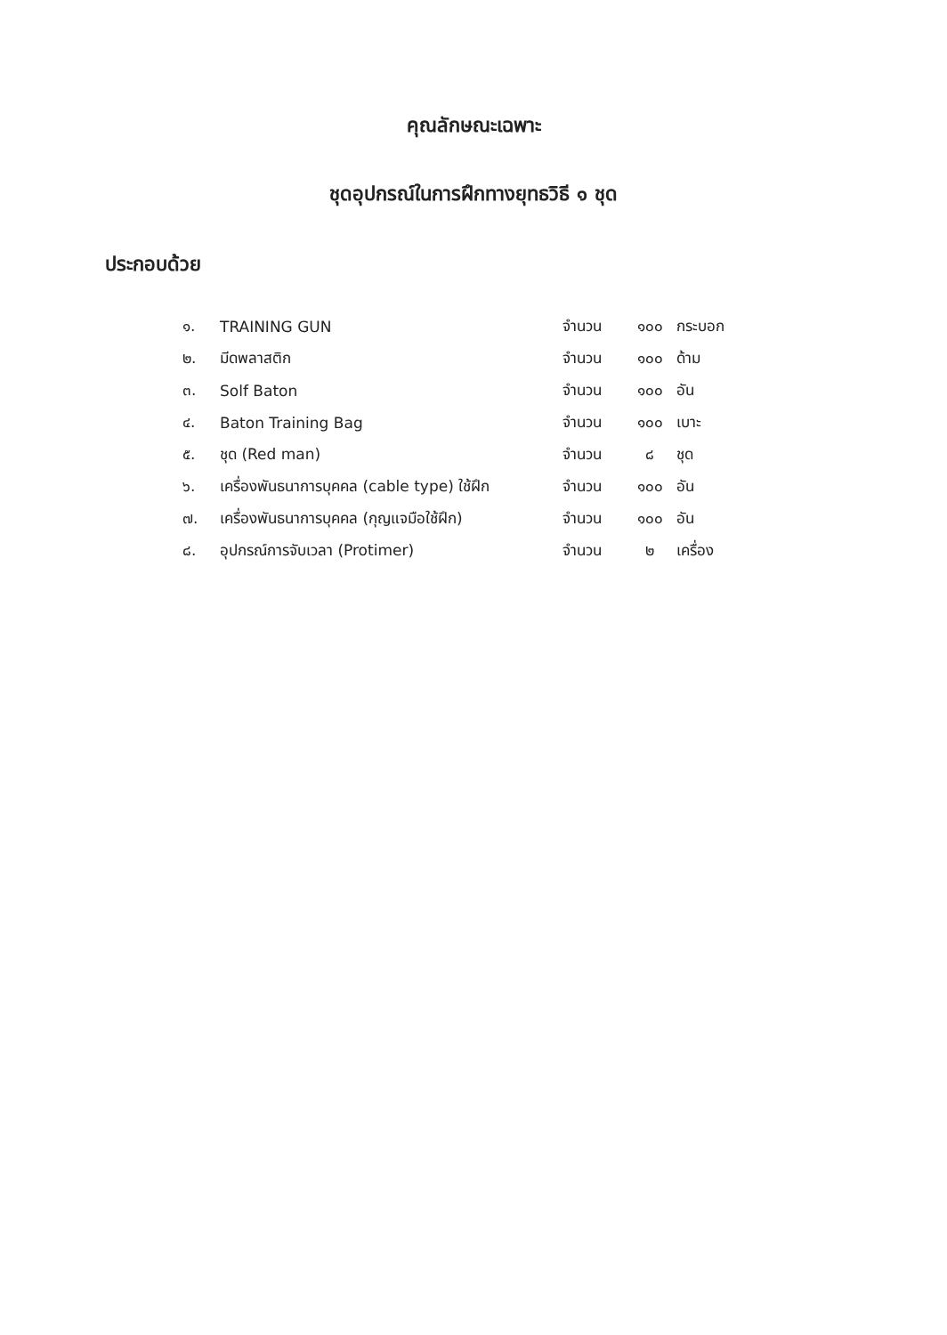คุณลักษณะเฉพาะ
ชุดอุปกรณ์ในการฝึกทางยุทธวิธี ๑ ชุด
ประกอบด้วย
| ๑. | TRAINING GUN | จำนวน | ๑๐๐ | กระบอก |
| ๒. | มีดพลาสติก | จำนวน | ๑๐๐ | ด้าม |
| ๓. | Solf Baton | จำนวน | ๑๐๐ | อัน |
| ๔. | Baton Training Bag | จำนวน | ๑๐๐ | เบาะ |
| ๕. | ชุด (Red man) | จำนวน | ๘ | ชุด |
| ๖. | เครื่องพันธนาการบุคคล (cable type) ใช้ฝึก | จำนวน | ๑๐๐ | อัน |
| ๗. | เครื่องพันธนาการบุคคล (กุญแจมือใช้ฝึก) | จำนวน | ๑๐๐ | อัน |
| ๘. | อุปกรณ์การจับเวลา (Protimer) | จำนวน | ๒ | เครื่อง |